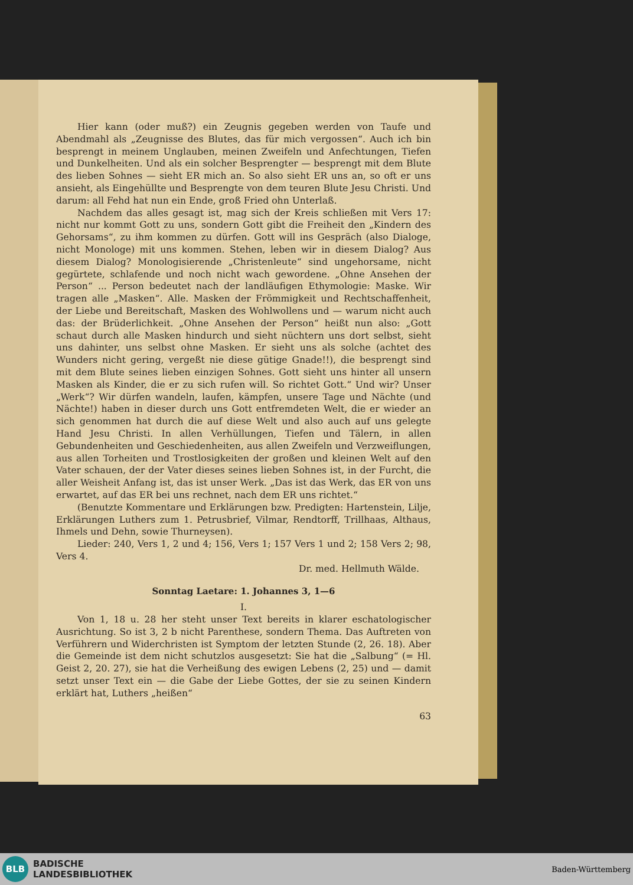Hier kann (oder muß?) ein Zeugnis gegeben werden von Taufe und Abendmahl als „Zeugnisse des Blutes, das für mich vergossen“. Auch ich bin besprengt in meinem Unglauben, meinen Zweifeln und Anfechtungen, Tiefen und Dunkelheiten. Und als ein solcher Besprengter — besprengt mit dem Blute des lieben Sohnes — sieht ER mich an. So also sieht ER uns an, so oft er uns ansieht, als Eingehüllte und Besprengte von dem teuren Blute Jesu Christi. Und darum: all Fehd hat nun ein Ende, groß Fried ohn Unterlaß.
Nachdem das alles gesagt ist, mag sich der Kreis schließen mit Vers 17: nicht nur kommt Gott zu uns, sondern Gott gibt die Freiheit den „Kindern des Gehorsams“, zu ihm kommen zu dürfen. Gott will ins Gespräch (also Dialoge, nicht Monologe) mit uns kommen. Stehen, leben wir in diesem Dialog? Aus diesem Dialog? Monologisierende „Christenleute“ sind ungehorsame, nicht gegürtete, schlafende und noch nicht wach gewordene. „Ohne Ansehen der Person“ ... Person bedeutet nach der landläufigen Ethymologie: Maske. Wir tragen alle „Masken“. Alle. Masken der Frömmigkeit und Rechtschaffenheit, der Liebe und Bereitschaft, Masken des Wohlwollens und — warum nicht auch das: der Brüderlichkeit. „Ohne Ansehen der Person“ heißt nun also: „Gott schaut durch alle Masken hindurch und sieht nüchtern uns dort selbst, sieht uns dahinter, uns selbst ohne Masken. Er sieht uns als solche (achtet des Wunders nicht gering, vergeßt nie diese gütige Gnade!!), die besprengt sind mit dem Blute seines lieben einzigen Sohnes. Gott sieht uns hinter all unsern Masken als Kinder, die er zu sich rufen will. So richtet Gott.“ Und wir? Unser „Werk“? Wir dürfen wandeln, laufen, kämpfen, unsere Tage und Nächte (und Nächte!) haben in dieser durch uns Gott entfremdeten Welt, die er wieder an sich genommen hat durch die auf diese Welt und also auch auf uns gelegte Hand Jesu Christi. In allen Verhüllungen, Tiefen und Tälern, in allen Gebundenheiten und Geschiedenheiten, aus allen Zweifeln und Verzweiflungen, aus allen Torheiten und Trostlosigkeiten der großen und kleinen Welt auf den Vater schauen, der der Vater dieses seines lieben Sohnes ist, in der Furcht, die aller Weisheit Anfang ist, das ist unser Werk. „Das ist das Werk, das ER von uns erwartet, auf das ER bei uns rechnet, nach dem ER uns richtet.“
(Benutzte Kommentare und Erklärungen bzw. Predigten: Hartenstein, Lilje, Erklärungen Luthers zum 1. Petrusbrief, Vilmar, Rendtorff, Trillhaas, Althaus, Ihmels und Dehn, sowie Thurneysen).
Lieder: 240, Vers 1, 2 und 4; 156, Vers 1; 157 Vers 1 und 2; 158 Vers 2; 98, Vers 4.
Dr. med. Hellmuth Wälde.
Sonntag Laetare: 1. Johannes 3, 1—6
I.
Von 1, 18 u. 28 her steht unser Text bereits in klarer eschatologischer Ausrichtung. So ist 3, 2 b nicht Parenthese, sondern Thema. Das Auftreten von Verführern und Widerchristen ist Symptom der letzten Stunde (2, 26. 18). Aber die Gemeinde ist dem nicht schutzlos ausgesetzt: Sie hat die „Salbung“ (= Hl. Geist 2, 20. 27), sie hat die Verheißung des ewigen Lebens (2, 25) und — damit setzt unser Text ein — die Gabe der Liebe Gottes, der sie zu seinen Kindern erklärt hat, Luthers „heißen“
63
BLB
BADISCHE
LANDESBIBLIOTHEK
Baden-Württemberg